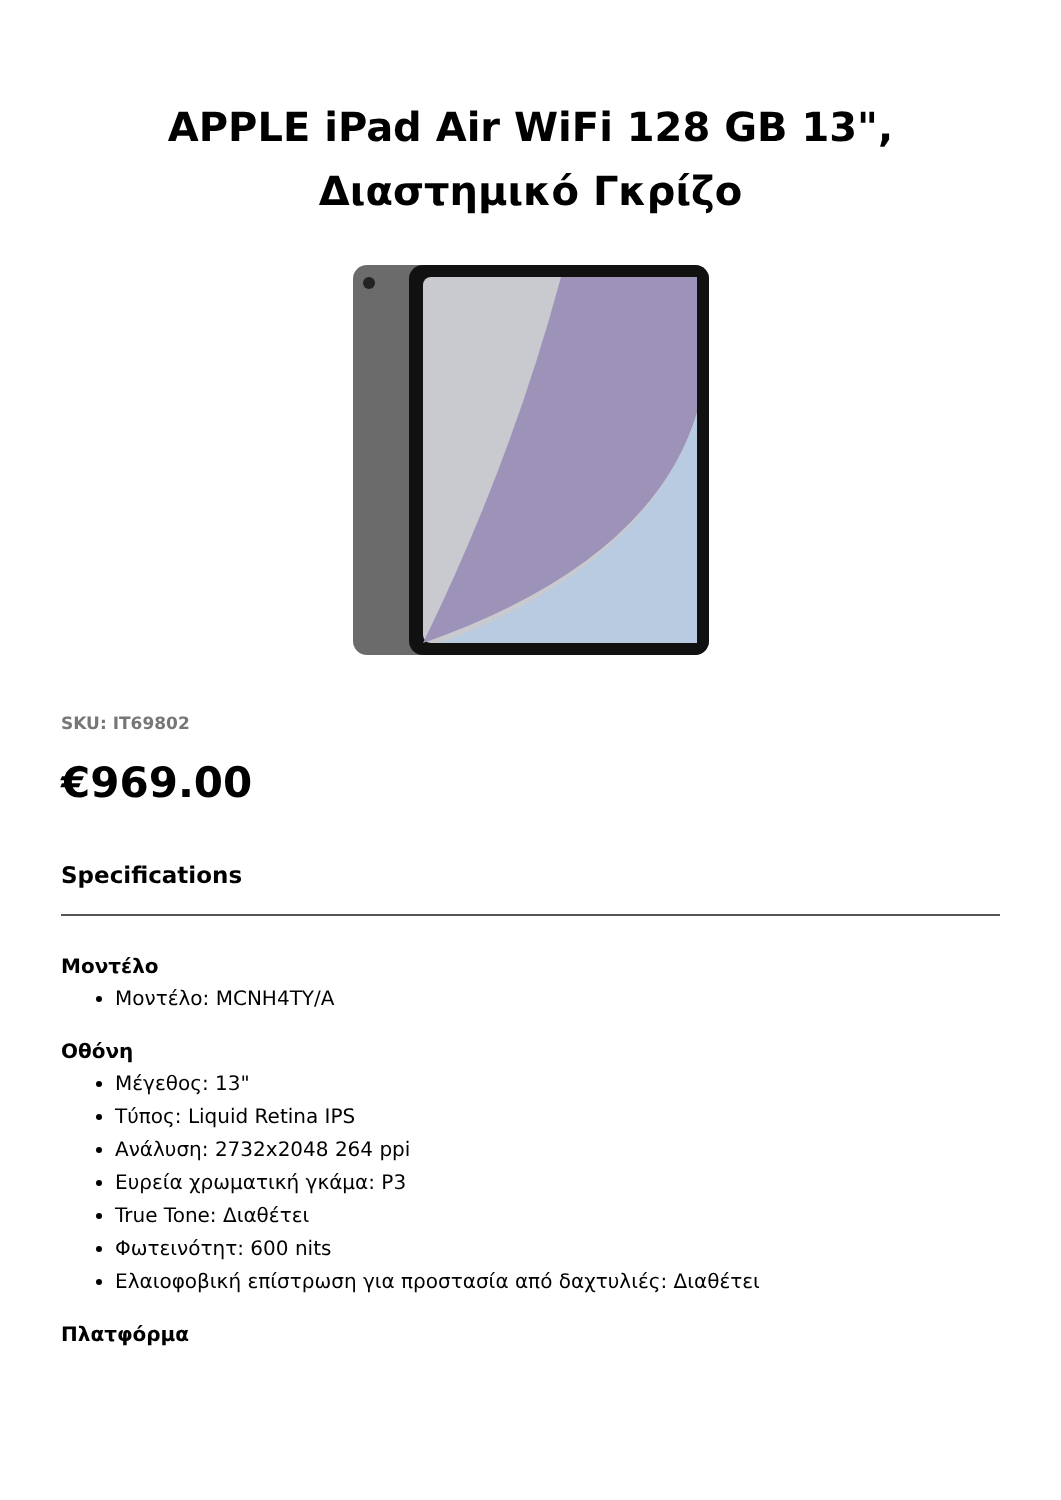APPLE iPad Air WiFi 128 GB 13",
Διαστημικό Γκρίζο
SKU: IT69802
€969.00
Specifications
Μοντέλο
Μοντέλο: MCNH4TY/A
Οθόνη
Μέγεθος: 13"
Τύπος: Liquid Retina IPS
Ανάλυση: 2732x2048 264 ppi
Ευρεία χρωματική γκάμα: P3
True Tone: Διαθέτει
Φωτεινότητ: 600 nits
Ελαιοφοβική επίστρωση για προστασία από δαχτυλιές: Διαθέτει
Πλατφόρμα